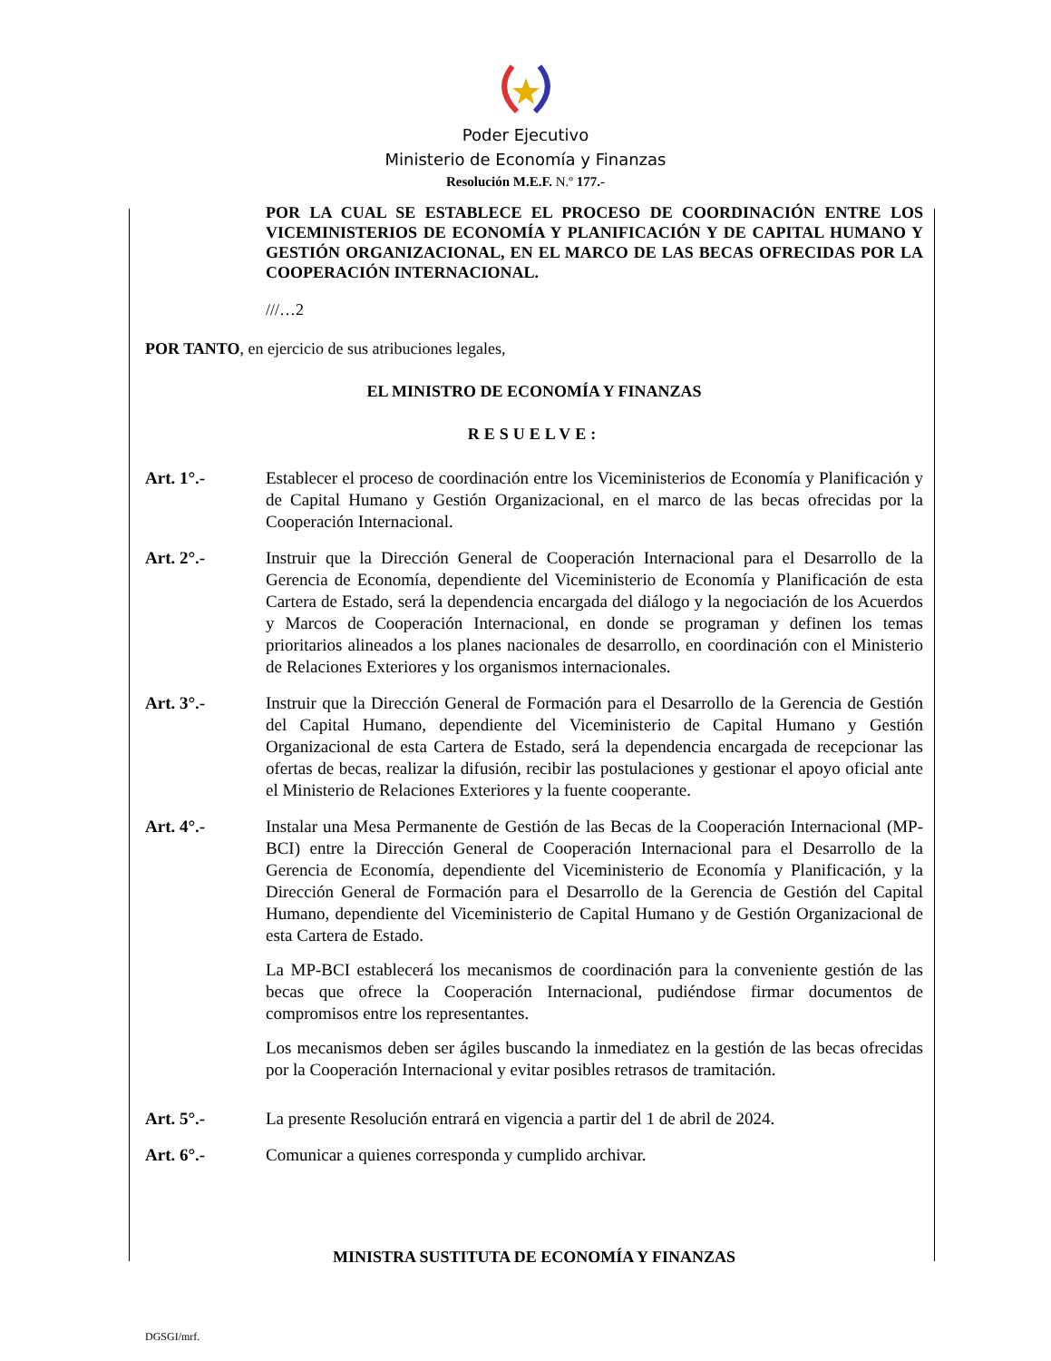Poder Ejecutivo
Ministerio de Economía y Finanzas
Resolución M.E.F. N.º 177.-
POR LA CUAL SE ESTABLECE EL PROCESO DE COORDINACIÓN ENTRE LOS VICEMINISTERIOS DE ECONOMÍA Y PLANIFICACIÓN Y DE CAPITAL HUMANO Y GESTIÓN ORGANIZACIONAL, EN EL MARCO DE LAS BECAS OFRECIDAS POR LA COOPERACIÓN INTERNACIONAL.
///…2
POR TANTO, en ejercicio de sus atribuciones legales,
EL MINISTRO DE ECONOMÍA Y FINANZAS
RESUELVE:
Art. 1°.- Establecer el proceso de coordinación entre los Viceministerios de Economía y Planificación y de Capital Humano y Gestión Organizacional, en el marco de las becas ofrecidas por la Cooperación Internacional.
Art. 2°.- Instruir que la Dirección General de Cooperación Internacional para el Desarrollo de la Gerencia de Economía, dependiente del Viceministerio de Economía y Planificación de esta Cartera de Estado, será la dependencia encargada del diálogo y la negociación de los Acuerdos y Marcos de Cooperación Internacional, en donde se programan y definen los temas prioritarios alineados a los planes nacionales de desarrollo, en coordinación con el Ministerio de Relaciones Exteriores y los organismos internacionales.
Art. 3°.- Instruir que la Dirección General de Formación para el Desarrollo de la Gerencia de Gestión del Capital Humano, dependiente del Viceministerio de Capital Humano y Gestión Organizacional de esta Cartera de Estado, será la dependencia encargada de recepcionar las ofertas de becas, realizar la difusión, recibir las postulaciones y gestionar el apoyo oficial ante el Ministerio de Relaciones Exteriores y la fuente cooperante.
Art. 4°.- Instalar una Mesa Permanente de Gestión de las Becas de la Cooperación Internacional (MP-BCI) entre la Dirección General de Cooperación Internacional para el Desarrollo de la Gerencia de Economía, dependiente del Viceministerio de Economía y Planificación, y la Dirección General de Formación para el Desarrollo de la Gerencia de Gestión del Capital Humano, dependiente del Viceministerio de Capital Humano y de Gestión Organizacional de esta Cartera de Estado.
La MP-BCI establecerá los mecanismos de coordinación para la conveniente gestión de las becas que ofrece la Cooperación Internacional, pudiéndose firmar documentos de compromisos entre los representantes.
Los mecanismos deben ser ágiles buscando la inmediatez en la gestión de las becas ofrecidas por la Cooperación Internacional y evitar posibles retrasos de tramitación.
Art. 5°.- La presente Resolución entrará en vigencia a partir del 1 de abril de 2024.
Art. 6°.- Comunicar a quienes corresponda y cumplido archivar.
MINISTRA SUSTITUTA DE ECONOMÍA Y FINANZAS
DGSGI/mrf.